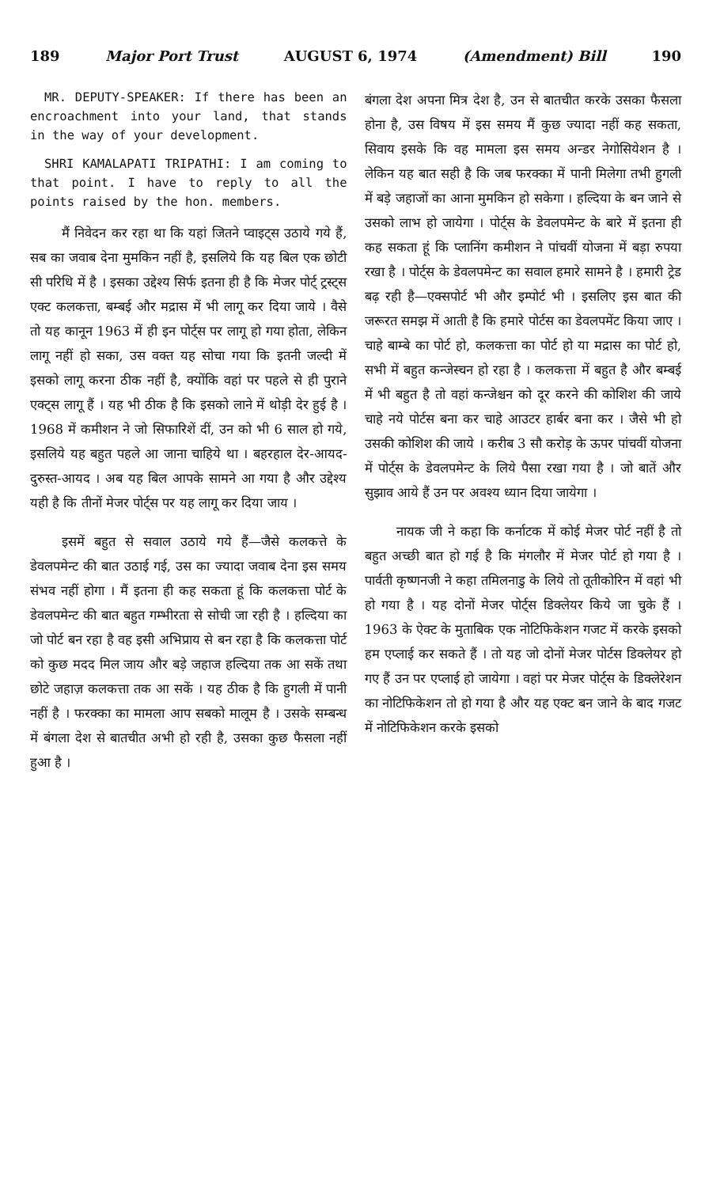189 Major Port Trust AUGUST 6, 1974 (Amendment) Bill 190
MR. DEPUTY-SPEAKER: If there has been an encroachment into your land, that stands in the way of your development.
SHRI KAMALAPATI TRIPATHI: I am coming to that point. I have to reply to all the points raised by the hon. members.
मैं निवेदन कर रहा था कि यहां जितने प्वाइट्स उठाये गये हैं, सब का जवाब देना मुमकिन नहीं है, इसलिये कि यह बिल एक छोटी सी परिधि में है । इसका उद्देश्य सिर्फ इतना ही है कि मेजर पोर्ट् ट्रस्ट्स एक्ट कलकत्ता, बम्बई और मद्रास में भी लागू कर दिया जाये । वैसे तो यह कानून 1963 में ही इन पोर्ट्स पर लागू हो गया होता, लेकिन लागू नहीं हो सका, उस वक्त यह सोचा गया कि इतनी जल्दी में इसको लागू करना ठीक नहीं है, क्योंकि वहां पर पहले से ही पुराने एक्ट्स लागू हैं । यह भी ठीक है कि इसको लाने में थोड़ी देर हुई है । 1968 में कमीशन ने जो सिफारिशें दीं, उन को भी 6 साल हो गये, इसलिये यह बहुत पहले आ जाना चाहिये था । बहरहाल देर-आयद-दुरुस्त-आयद । अब यह बिल आपके सामने आ गया है और उद्देश्य यही है कि तीनों मेजर पोर्ट्स पर यह लागू कर दिया जाय ।
इसमें बहुत से सवाल उठाये गये हैं—जैसे कलकत्ते के डेवलपमेन्ट की बात उठाई गई, उस का ज्यादा जवाब देना इस समय संभव नहीं होगा । मैं इतना ही कह सकता हूं कि कलकत्ता पोर्ट के डेवलपमेन्ट की बात बहुत गम्भीरता से सोची जा रही है । हल्दिया का जो पोर्ट बन रहा है वह इसी अभिप्राय से बन रहा है कि कलकत्ता पोर्ट को कुछ मदद मिल जाय और बड़े जहाज हल्दिया तक आ सकें तथा छोटे जहाज़ कलकत्ता तक आ सकें । यह ठीक है कि हुगली में पानी नहीं है । फरक्का का मामला आप सबको मालूम है । उसके सम्बन्ध में बंगला देश से बातचीत अभी हो रही है, उसका कुछ फैसला नहीं हुआ है ।
बंगला देश अपना मित्र देश है, उन से बातचीत करके उसका फैसला होना है, उस विषय में इस समय मैं कुछ ज्यादा नहीं कह सकता, सिवाय इसके कि वह मामला इस समय अन्डर नेगोसियेशन है । लेकिन यह बात सही है कि जब फरक्का में पानी मिलेगा तभी हुगली में बड़े जहाजों का आना मुमकिन हो सकेगा । हल्दिया के बन जाने से उसको लाभ हो जायेगा । पोर्ट्स के डेवलपमेन्ट के बारे में इतना ही कह सकता हूं कि प्लानिंग कमीशन ने पांचवीं योजना में बड़ा रुपया रखा है । पोर्ट्स के डेवलपमेन्ट का सवाल हमारे सामने है । हमारी ट्रेड बढ़ रही है—एक्सपोर्ट भी और इम्पोर्ट भी । इसलिए इस बात की जरूरत समझ में आती है कि हमारे पोर्टस का डेवलपमेंट किया जाए । चाहे बाम्बे का पोर्ट हो, कलकत्ता का पोर्ट हो या मद्रास का पोर्ट हो, सभी में बहुत कन्जेस्चन हो रहा है । कलकत्ता में बहुत है और बम्बई में भी बहुत है तो वहां कन्जेश्चन को दूर करने की कोशिश की जाये चाहे नये पोर्टस बना कर चाहे आउटर हार्बर बना कर । जैसे भी हो उसकी कोशिश की जाये । करीब 3 सौ करोड़ के ऊपर पांचवीं योजना में पोर्ट्स के डेवलपमेन्ट के लिये पैसा रखा गया है । जो बातें और सुझाव आये हैं उन पर अवश्य ध्यान दिया जायेगा ।
नायक जी ने कहा कि कर्नाटक में कोई मेजर पोर्ट नहीं है तो बहुत अच्छी बात हो गई है कि मंगलौर में मेजर पोर्ट हो गया है । पार्वती कृष्णनजी ने कहा तमिलनाडु के लिये तो तूतीकोरिन में वहां भी हो गया है । यह दोनों मेजर पोर्ट्स डिक्लेयर किये जा चुके हैं । 1963 के ऐक्ट के मुताबिक एक नोटिफिकेशन गजट में करके इसको हम एप्लाई कर सकते हैं । तो यह जो दोनों मेजर पोर्टस डिक्लेयर हो गए हैं उन पर एप्लाई हो जायेगा । वहां पर मेजर पोर्ट्स के डिक्लेरेशन का नोटिफिकेशन तो हो गया है और यह एक्ट बन जाने के बाद गजट में नोटिफिकेशन करके इसको